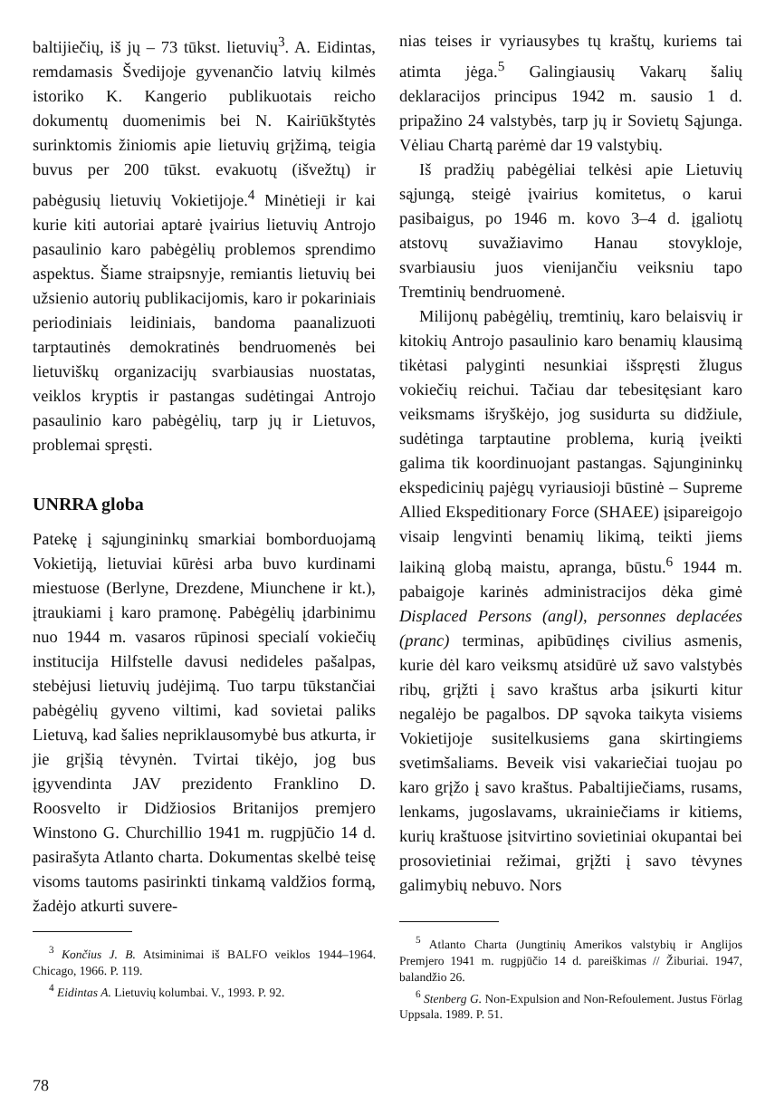baltijiečių, iš jų – 73 tūkst. lietuvių<sup>3</sup>. A. Eidintas, remdamasis Švedijoje gyvenančio latvių kilmės istoriko K. Kangerio publikuotais reicho dokumentų duomenimis bei N. Kairiūkštytės surinktomis žiniomis apie lietuvių grįžimą, teigia buvus per 200 tūkst. evakuotų (išvežtų) ir pabėgusių lietuvių Vokietijoje.<sup>4</sup> Minėtieji ir kai kurie kiti autoriai aptarė įvairius lietuvių Antrojo pasaulinio karo pabėgėlių problemos sprendimo aspektus. Šiame straipsnyje, remiantis lietuvių bei užsienio autorių publikacijomis, karo ir pokariniais periodiniais leidiniais, bandoma paanalizuoti tarptautinės demokratinės bendruomenės bei lietuviškų organizacijų svarbiausias nuostatas, veiklos kryptis ir pastangas sudėtingai Antrojo pasaulinio karo pabėgėlių, tarp jų ir Lietuvos, problemai spręsti.
UNRRA globa
Patekę į sąjungininkų smarkiai bomborduojamą Vokietiją, lietuviai kūrėsi arba buvo kurdinami miestuose (Berlyne, Drezdene, Miunchene ir kt.), įtraukiami į karo pramonę. Pabėgėlių įdarbinimu nuo 1944 m. vasaros rūpinosi specialí vokiečių institucija Hilfstelle davusi nedideles pašalpas, stebėjusi lietuvių judėjimą. Tuo tarpu tūkstančiai pabėgėlių gyveno viltimi, kad sovietai paliks Lietuvą, kad šalies nepriklausomybė bus atkurta, ir jie grįšią tėvynėn. Tvirtai tikėjo, jog bus įgyvendinta JAV prezidento Franklino D. Roosvelto ir Didžiosios Britanijos premjero Winstono G. Churchillio 1941 m. rugpjūčio 14 d. pasirašyta Atlanto charta. Dokumentas skelbė teisę visoms tautoms pasirinkti tinkamą valdžios formą, žadėjo atkurti suvere-
<sup>3</sup> Končius J. B. Atsiminimai iš BALFO veiklos 1944–1964. Chicago, 1966. P. 119.
<sup>4</sup> Eidintas A. Lietuvių kolumbai. V., 1993. P. 92.
nias teises ir vyriausybes tų kraštų, kuriems tai atimta jėga.<sup>5</sup> Galingiausių Vakarų šalių deklaracijos principus 1942 m. sausio 1 d. pripažino 24 valstybės, tarp jų ir Sovietų Sąjunga. Vėliau Chartą parėmė dar 19 valstybių.
Iš pradžių pabėgėliai telkėsi apie Lietuvių sąjungą, steigė įvairius komitetus, o karui pasibaigus, po 1946 m. kovo 3–4 d. įgaliotų atstovų suvažiavimo Hanau stovykloje, svarbiausiu juos vienijančiu veiksniu tapo Tremtinių bendruomenė.
Milijonų pabėgėlių, tremtinių, karo belaisvių ir kitokių Antrojo pasaulinio karo benamių klausimą tikėtasi palyginti nesunkiai išspręsti žlugus vokiečių reichui. Tačiau dar tebesitęsiant karo veiksmams išryškėjo, jog susidurta su didžiule, sudėtinga tarptautine problema, kurią įveikti galima tik koordinuojant pastangas. Sąjungininkų ekspedicinių pajėgų vyriausioji būstinė – Supreme Allied Ekspeditionary Force (SHAEE) įsipareigojo visaip lengvinti benamių likimą, teikti jiems laikiną globą maistu, apranga, būstu.<sup>6</sup> 1944 m. pabaigoje karinės administracijos dėka gimė Displaced Persons (angl), personnes deplacées (pranc) terminas, apibūdinęs civilius asmenis, kurie dėl karo veiksmų atsidūrė už savo valstybės ribų, grįžti į savo kraštus arba įsikurti kitur negalėjo be pagalbos. DP sąvoka taikyta visiems Vokietijoje susitelkusiems gana skirtingiems svetimšaliams. Beveik visi vakariečiai tuojau po karo grįžo į savo kraštus. Pabaltijiečiams, rusams, lenkams, jugoslavams, ukrainiečiams ir kitiems, kurių kraštuose įsitvirtino sovietiniai okupantai bei prosovietiniai režimai, grįžti į savo tėvynes galimybių nebuvo. Nors
<sup>5</sup> Atlanto Charta (Jungtinių Amerikos valstybių ir Anglijos Premjero 1941 m. rugpjūčio 14 d. pareiškimas // Žiburiai. 1947, balandžio 26.
<sup>6</sup> Stenberg G. Non-Expulsion and Non-Refoulement. Justus Förlag Uppsala. 1989. P. 51.
78